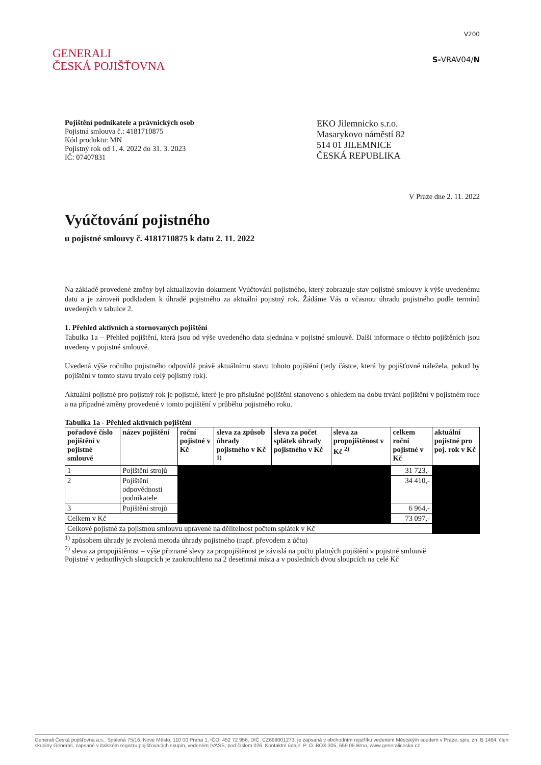V200
GENERALI
ČESKÁ POJIŠŤOVNA
S-VRAV04/N
Pojištění podnikatele a právnických osob
Pojistná smlouva č.: 4181710875
Kód produktu: MN
Pojistný rok od 1. 4. 2022 do 31. 3. 2023
IČ: 07407831
EKO Jilemnicko s.r.o.
Masarykovo náměstí 82
514 01 JILEMNICE
ČESKÁ REPUBLIKA
V Praze dne 2. 11. 2022
Vyúčtování pojistného
u pojistné smlouvy č. 4181710875 k datu 2. 11. 2022
Na základě provedené změny byl aktualizován dokument Vyúčtování pojistného, který zobrazuje stav pojistné smlouvy k výše uvedenému datu a je zároveň podkladem k úhradě pojistného za aktuální pojistný rok. Žádáme Vás o včasnou úhradu pojistného podle termínů uvedených v tabulce 2.
1. Přehled aktivních a stornovaných pojištění
Tabulka 1a – Přehled pojištění, která jsou od výše uvedeného data sjednána v pojistné smlouvě. Další informace o těchto pojištěních jsou uvedeny v pojistné smlouvě.
Uvedená výše ročního pojistného odpovídá právě aktuálnímu stavu tohoto pojištění (tedy částce, která by pojišťovně náležela, pokud by pojištění v tomto stavu trvalo celý pojistný rok).
Aktuální pojistné pro pojistný rok je pojistné, které je pro příslušné pojištění stanoveno s ohledem na dobu trvání pojištění v pojistném roce a na případné změny provedené v tomto pojištění v průběhu pojistného roku.
Tabulka 1a - Přehled aktivních pojištění
| pořadové číslo pojištění v pojistné smlouvě | název pojištění | roční pojistné v Kč | sleva za způsob úhrady pojistného v Kč <sup>1)</sup> | sleva za počet splátek úhrady pojistného v Kč | sleva za propojištěnost v Kč <sup>2)</sup> | celkem roční pojistné v Kč | aktuální pojistné pro poj. rok v Kč |
| --- | --- | --- | --- | --- | --- | --- | --- |
| 1 | Pojištění strojů | | | | | 31 723,- | |
| 2 | Pojištění odpovědnosti podnikatele | | | | | 34 410,- | |
| 3 | Pojištění strojů | | | | | 6 964,- | |
| Celkem v Kč | | | | | | 73 097,- | |
| Celkové pojistné za pojistnou smlouvu upravené na dělitelnost počtem splátek v Kč | | | | | | | |
<sup>1)</sup> způsobem úhrady je zvolená metoda úhrady pojistného (např. převodem z účtu)
<sup>2)</sup> sleva za propojištěnost – výše přiznané slevy za propojištěnost je závislá na počtu platných pojištění v pojistné smlouvě
Pojistné v jednotlivých sloupcích je zaokrouhleno na 2 desetinná místa a v posledních dvou sloupcích na celé Kč
Generali Česká pojišťovna a.s., Spálená 75/16, Nové Město, 110 00 Praha 1, IČO: 452 72 956, DIČ: CZ699001273, je zapsaná v obchodním rejstříku vedeném Městským soudem v Praze, spis. zn. B 1464, člen skupiny Generali, zapsané v italském registru pojišťovacích skupin, vedeném IVASS, pod číslem 026. Kontaktní údaje: P. O. BOX 305, 659 05 Brno, www.generaliceska.cz